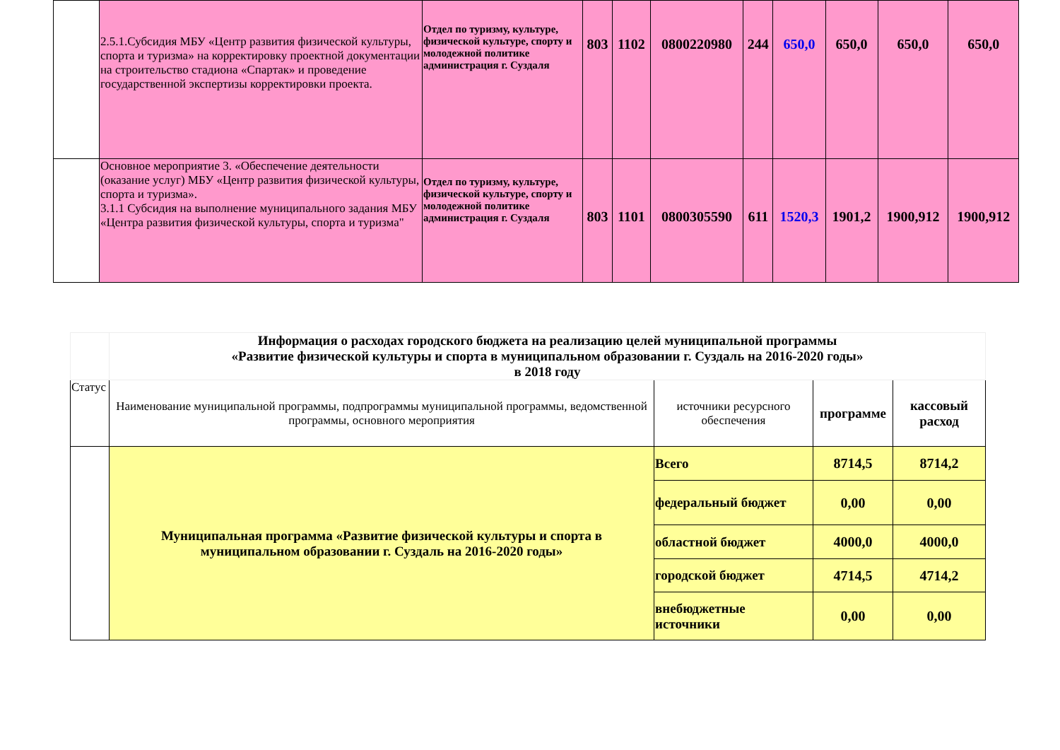| | 2.5.1.Субсидия МБУ «Центр развития физической культуры, спорта и туризма» на корректировку проектной документации на строительство стадиона «Спартак» и проведение государственной экспертизы корректировки проекта. | Отдел по туризму, культуре, физической культуре, спорту и молодежной политике администрация г. Суздаля | 803 | 1102 | 0800220980 | 244 | 650,0 | 650,0 | 650,0 | 650,0 |
| | Основное мероприятие 3. «Обеспечение деятельности (оказание услуг) МБУ «Центр развития физической культуры, спорта и туризма». 3.1.1 Субсидия на выполнение муниципального задания МБУ «Центра развития физической культуры, спорта и туризма" | Отдел по туризму, культуре, физической культуре, спорту и молодежной политике администрация г. Суздаля | 803 | 1101 | 0800305590 | 611 | 1520,3 | 1901,2 | 1900,912 | 1900,912 |
| | Информация о расходах городского бюджета на реализацию целей муниципальной программы «Развитие физической культуры и спорта в муниципальном образовании г. Суздаль на 2016-2020 годы» в 2018 году | | | |
| Статус | Наименование муниципальной программы, подпрограммы муниципальной программы, ведомственной программы, основного мероприятия | источники ресурсного обеспечения | программе | кассовый расход |
| | Муниципальная программа «Развитие физической культуры и спорта в муниципальном образовании г. Суздаль на 2016-2020 годы» | Всего | 8714,5 | 8714,2 |
| | | федеральный бюджет | 0,00 | 0,00 |
| | | областной бюджет | 4000,0 | 4000,0 |
| | | городской бюджет | 4714,5 | 4714,2 |
| | | внебюджетные источники | 0,00 | 0,00 |